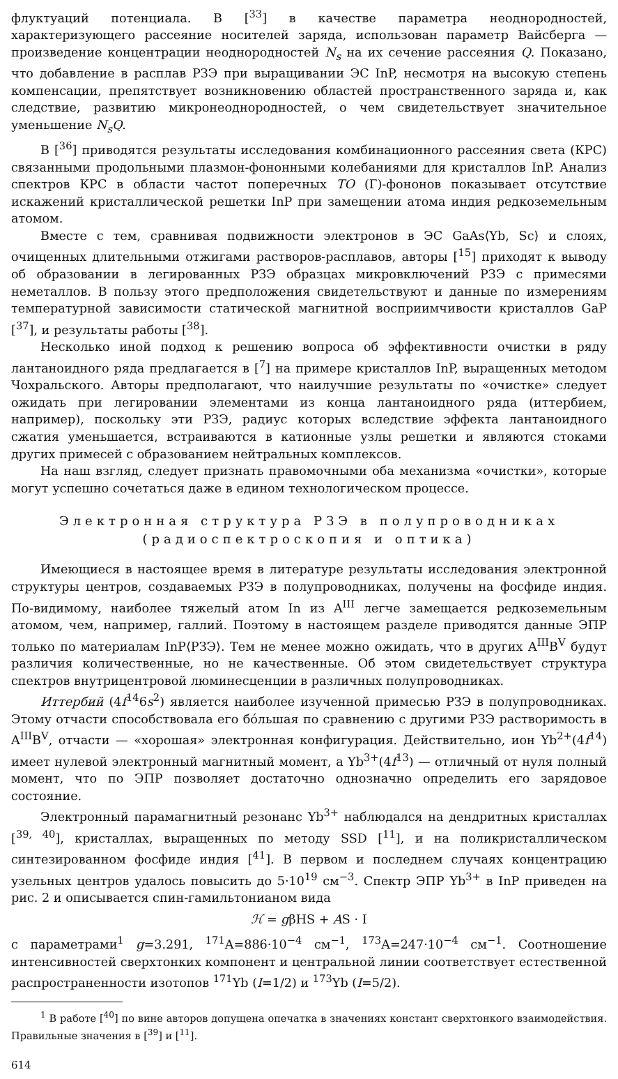флуктуаций потенциала. В [<sup>33</sup>] в качестве параметра неоднородностей, характеризующего рассеяние носителей заряда, использован параметр Вайсберга — произведение концентрации неоднородностей N<sub>s</sub> на их сечение рассеяния Q. Показано, что добавление в расплав РЗЭ при выращивании ЭС InP, несмотря на высокую степень компенсации, препятствует возникновению областей пространственного заряда и, как следствие, развитию микронеоднородностей, о чем свидетельствует значительное уменьшение N<sub>s</sub>Q.
В [<sup>36</sup>] приводятся результаты исследования комбинационного рассеяния света (КРС) связанными продольными плазмон-фононными колебаниями для кристаллов InP. Анализ спектров КРС в области частот поперечных TO (Г)-фононов показывает отсутствие искажений кристаллической решетки InP при замещении атома индия редкоземельным атомом.
Вместе с тем, сравнивая подвижности электронов в ЭС GaAs⟨Yb, Sc⟩ и слоях, очищенных длительными отжигами растворов-расплавов, авторы [<sup>15</sup>] приходят к выводу об образовании в легированных РЗЭ образцах микровключений РЗЭ с примесями неметаллов. В пользу этого предположения свидетельствуют и данные по измерениям температурной зависимости статической магнитной восприимчивости кристаллов GaP [<sup>37</sup>], и результаты работы [<sup>38</sup>].
Несколько иной подход к решению вопроса об эффективности очистки в ряду лантаноидного ряда предлагается в [<sup>7</sup>] на примере кристаллов InP, выращенных методом Чохральского. Авторы предполагают, что наилучшие результаты по «очистке» следует ожидать при легировании элементами из конца лантаноидного ряда (иттербием, например), поскольку эти РЗЭ, радиус которых вследствие эффекта лантаноидного сжатия уменьшается, встраиваются в катионные узлы решетки и являются стоками других примесей с образованием нейтральных комплексов.
На наш взгляд, следует признать правомочными оба механизма «очистки», которые могут успешно сочетаться даже в едином технологическом процессе.
Электронная структура РЗЭ в полупроводниках
(радиоспектроскопия и оптика)
Имеющиеся в настоящее время в литературе результаты исследования электронной структуры центров, создаваемых РЗЭ в полупроводниках, получены на фосфиде индия. По-видимому, наиболее тяжелый атом In из A<sup>III</sup> легче замещается редкоземельным атомом, чем, например, галлий. Поэтому в настоящем разделе приводятся данные ЭПР только по материалам InP⟨РЗЭ⟩. Тем не менее можно ожидать, что в других A<sup>III</sup>B<sup>V</sup> будут различия количественные, но не качественные. Об этом свидетельствует структура спектров внутрицентровой люминесценции в различных полупроводниках.
Иттербий (4f<sup>14</sup>6s<sup>2</sup>) является наиболее изученной примесью РЗЭ в полупроводниках. Этому отчасти способствовала его бóльшая по сравнению с другими РЗЭ растворимость в A<sup>III</sup>B<sup>V</sup>, отчасти — «хорошая» электронная конфигурация. Действительно, ион Yb<sup>2+</sup>(4f<sup>14</sup>) имеет нулевой электронный магнитный момент, а Yb<sup>3+</sup>(4f<sup>13</sup>) — отличный от нуля полный момент, что по ЭПР позволяет достаточно однозначно определить его зарядовое состояние.
Электронный парамагнитный резонанс Yb<sup>3+</sup> наблюдался на дендритных кристаллах [<sup>39, 40</sup>], кристаллах, выращенных по методу SSD [<sup>11</sup>], и на поликристаллическом синтезированном фосфиде индия [<sup>41</sup>]. В первом и последнем случаях концентрацию узельных центров удалось повысить до 5·10<sup>19</sup> см<sup>−3</sup>. Спектр ЭПР Yb<sup>3+</sup> в InP приведен на рис. 2 и описывается спин-гамильтонианом вида
ℋ = gβHS + AS · I
с параметрами<sup>1</sup> g=3.291, <sup>171</sup>A=886·10<sup>−4</sup> см<sup>−1</sup>, <sup>173</sup>A=247·10<sup>−4</sup> см<sup>−1</sup>. Соотношение интенсивностей сверхтонких компонент и центральной линии соответствует естественной распространенности изотопов <sup>171</sup>Yb (I=1/2) и <sup>173</sup>Yb (I=5/2).
<sup>1</sup> В работе [<sup>40</sup>] по вине авторов допущена опечатка в значениях констант сверхтонкого взаимодействия. Правильные значения в [<sup>39</sup>] и [<sup>11</sup>].
614